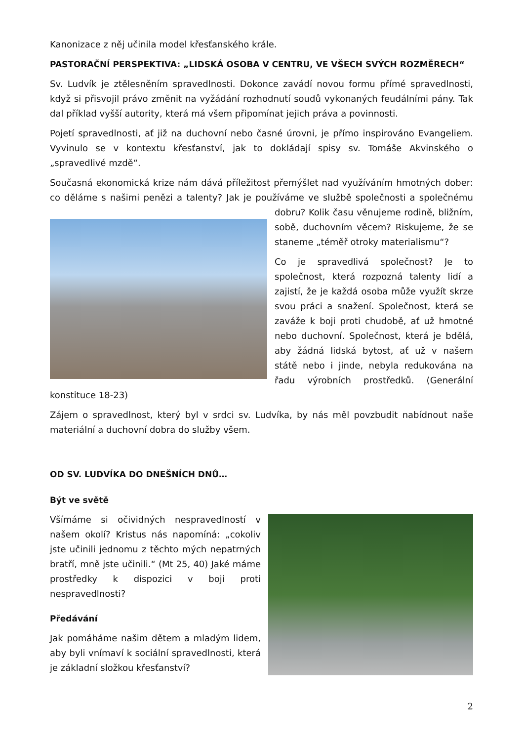Kanonizace z něj učinila model křesťanského krále.
PASTORAČNÍ PERSPEKTIVA: „LIDSKÁ OSOBA V CENTRU, VE VŠECH SVÝCH ROZMĚRECH“
Sv. Ludvík je ztělesněním spravedlnosti. Dokonce zavádí novou formu přímé spravedlnosti, když si přisvojil právo změnit na vyžádání rozhodnutí soudů vykonaných feudálními pány. Tak dal příklad vyšší autority, která má všem připomínat jejich práva a povinnosti.
Pojetí spravedlnosti, ať již na duchovní nebo časné úrovni, je přímo inspirováno Evangeliem. Vyvinulo se v kontextu křesťanství, jak to dokládají spisy sv. Tomáše Akvinského o „spravedlivé mzdě“.
Současná ekonomická krize nám dává příležitost přemýšlet nad využíváním hmotných dober: co děláme s našimi penězi a talenty? Jak je používáme ve službě společnosti a společnému dobru? Kolik času věnujeme rodině, bližním, sobě, duchovním věcem? Riskujeme, že se staneme „téměř otroky materialismu“?
Co je spravedlivá společnost? Je to společnost, která rozpozná talenty lidí a zajistí, že je každá osoba může využít skrze svou práci a snažení. Společnost, která se zaváže k boji proti chudobě, ať už hmotné nebo duchovní. Společnost, která je bdělá, aby žádná lidská bytost, ať už v našem státě nebo i jinde, nebyla redukována na řadu výrobních prostředků. (Generální konstituce 18-23)
Zájem o spravedlnost, který byl v srdci sv. Ludvíka, by nás měl povzbudit nabídnout naše materiální a duchovní dobra do služby všem.
OD SV. LUDVÍKA DO DNEŠNÍCH DNŮ…
Být ve světě
Všímáme si očividných nespravedlností v našem okolí? Kristus nás napomíná: „cokoliv jste učinili jednomu z těchto mých nepatrných bratří, mně jste učinili.“ (Mt 25, 40) Jaké máme prostředky k dispozici v boji proti nespravedlnosti?
Předávání
Jak pomáháme našim dětem a mladým lidem, aby byli vnímaví k sociální spravedlnosti, která je základní složkou křesťanství?
2